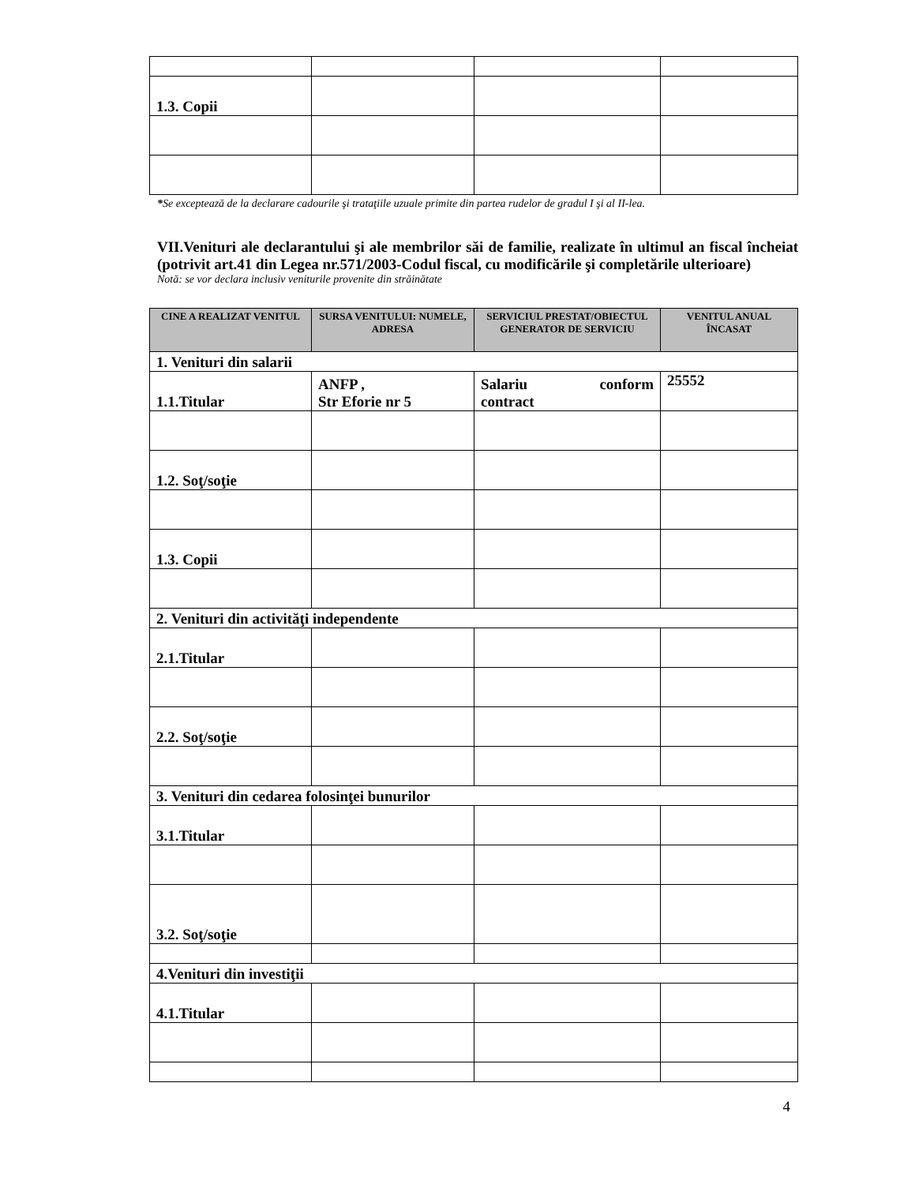| 1.3. Copii | | | |
*Se exceptează de la declarare cadourile şi trataţiile uzuale primite din partea rudelor de gradul I şi al II-lea.
VII.Venituri ale declarantului şi ale membrilor săi de familie, realizate în ultimul an fiscal încheiat (potrivit art.41 din Legea nr.571/2003-Codul fiscal, cu modificările şi completările ulterioare)
Notă: se vor declara inclusiv veniturile provenite din străinătate
| CINE A REALIZAT VENITUL | SURSA VENITULUI: NUMELE, ADRESA | SERVICIUL PRESTAT/OBIECTUL GENERATOR DE SERVICIU | VENITUL ANUAL ÎNCASAT |
| --- | --- | --- | --- |
| 1. Venituri din salarii | | | |
| 1.1.Titular | ANFP , Str Eforie nr 5 | Salariu conform contract | 25552 |
| 1.2. Soţ/soţie | | | |
| 1.3. Copii | | | |
| 2. Venituri din activităţi independente | | | |
| 2.1.Titular | | | |
| 2.2. Soţ/soţie | | | |
| 3. Venituri din cedarea folosinţei bunurilor | | | |
| 3.1.Titular | | | |
| 3.2. Soţ/soţie | | | |
| 4.Venituri din investiţii | | | |
| 4.1.Titular | | | |
4